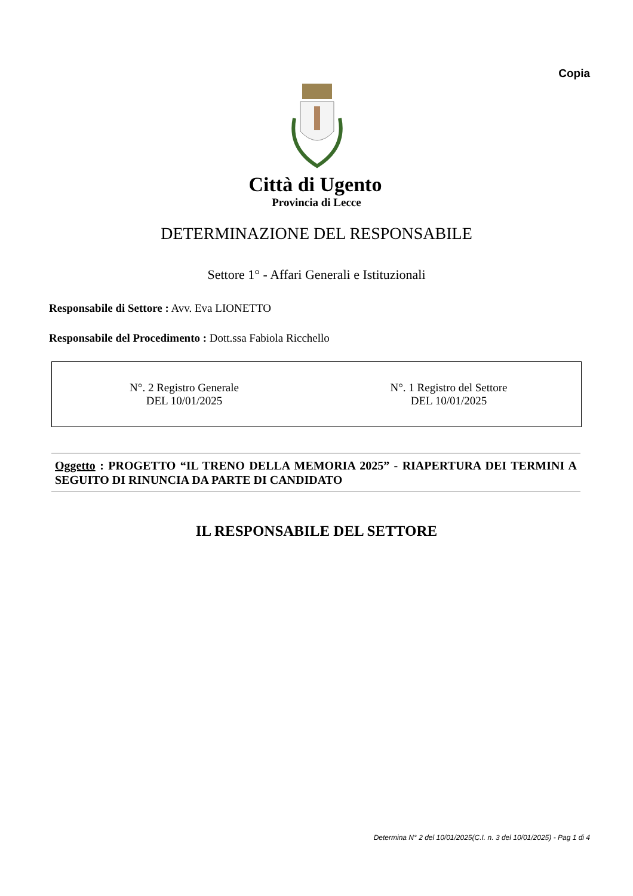Copia
Città di Ugento
Provincia di Lecce
DETERMINAZIONE DEL RESPONSABILE
Settore 1° - Affari Generali e Istituzionali
Responsabile di Settore : Avv. Eva LIONETTO
Responsabile del Procedimento : Dott.ssa Fabiola Ricchello
N°. 2 Registro Generale
DEL 10/01/2025
N°. 1 Registro del Settore
DEL 10/01/2025
Oggetto : PROGETTO “IL TRENO DELLA MEMORIA 2025” - RIAPERTURA DEI TERMINI A SEGUITO DI RINUNCIA DA PARTE DI CANDIDATO
IL RESPONSABILE DEL SETTORE
Determina N° 2 del 10/01/2025(C.I. n. 3 del 10/01/2025) - Pag 1 di 4